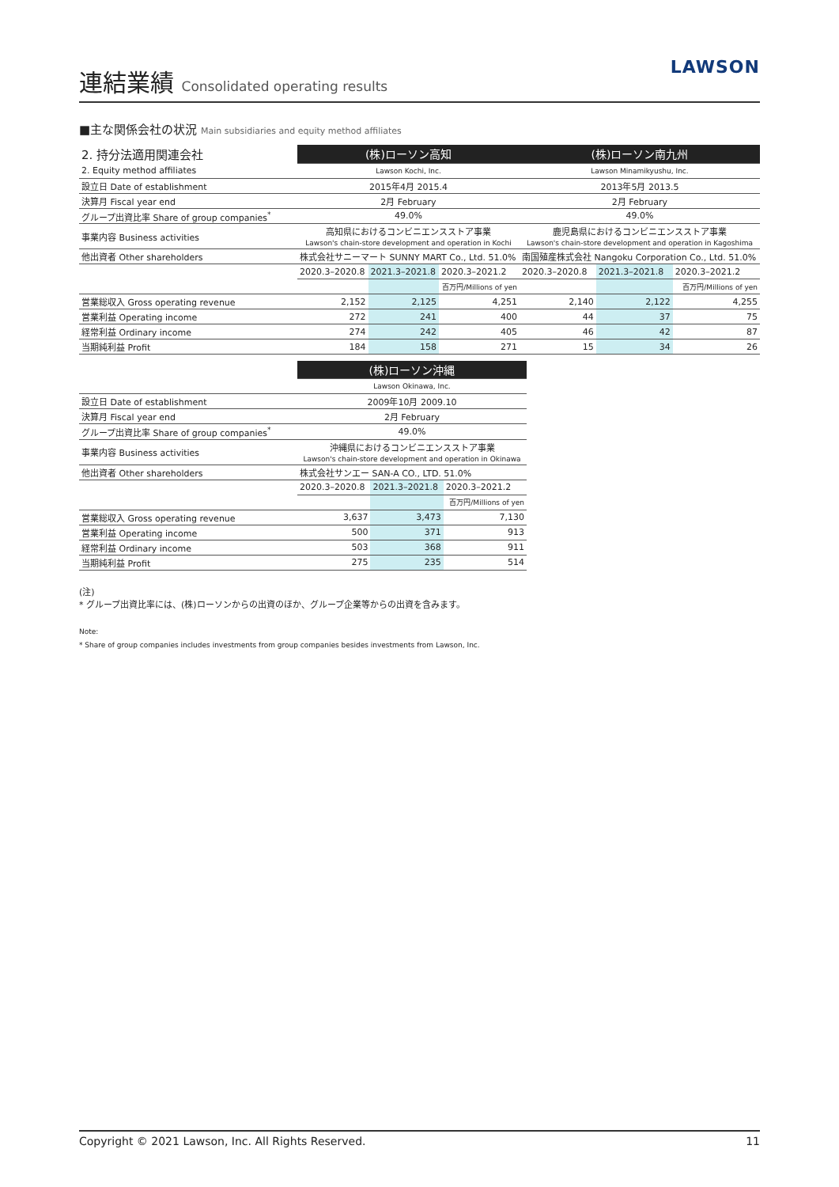連結業績 Consolidated operating results
LAWSON
■主な関係会社の状況 Main subsidiaries and equity method affiliates
| 2. 持分法適用関連会社 | (株)ローソン高知 | | | (株)ローソン南九州 | | |
| 2. Equity method affiliates | Lawson Kochi, Inc. | | | Lawson Minamikyushu, Inc. | | |
| 設立日 Date of establishment | 2015年4月 2015.4 | | | 2013年5月 2013.5 | | |
| 決算月 Fiscal year end | 2月 February | | | 2月 February | | |
| グループ出資比率 Share of group companies<sup>*</sup> | 49.0% | | | 49.0% | | |
| 事業内容 Business activities | 高知県におけるコンビニエンスストア事業 Lawson's chain-store development and operation in Kochi | | | 鹿児島県におけるコンビニエンスストア事業 Lawson's chain-store development and operation in Kagoshima | | |
| 他出資者 Other shareholders | 株式会社サニーマート SUNNY MART Co., Ltd. 51.0% | | | 南国殖産株式会社 Nangoku Corporation Co., Ltd. 51.0% | | |
| | 2020.3–2020.8 | 2021.3–2021.8 | 2020.3–2021.2 | 2020.3–2020.8 | 2021.3–2021.8 | 2020.3–2021.2 |
| | | | 百万円/Millions of yen | | | 百万円/Millions of yen |
| 営業総収入 Gross operating revenue | 2,152 | 2,125 | 4,251 | 2,140 | 2,122 | 4,255 |
| 営業利益 Operating income | 272 | 241 | 400 | 44 | 37 | 75 |
| 経常利益 Ordinary income | 274 | 242 | 405 | 46 | 42 | 87 |
| 当期純利益 Profit | 184 | 158 | 271 | 15 | 34 | 26 |
| | (株)ローソン沖縄 | | |
| | Lawson Okinawa, Inc. | | |
| 設立日 Date of establishment | 2009年10月 2009.10 | | |
| 決算月 Fiscal year end | 2月 February | | |
| グループ出資比率 Share of group companies<sup>*</sup> | 49.0% | | |
| 事業内容 Business activities | 沖縄県におけるコンビニエンスストア事業 Lawson's chain-store development and operation in Okinawa | | |
| 他出資者 Other shareholders | 株式会社サンエー SAN-A CO., LTD. 51.0% | | |
| | 2020.3–2020.8 | 2021.3–2021.8 | 2020.3–2021.2 |
| | | | 百万円/Millions of yen |
| 営業総収入 Gross operating revenue | 3,637 | 3,473 | 7,130 |
| 営業利益 Operating income | 500 | 371 | 913 |
| 経常利益 Ordinary income | 503 | 368 | 911 |
| 当期純利益 Profit | 275 | 235 | 514 |
(注)
* グループ出資比率には、(株)ローソンからの出資のほか、グループ企業等からの出資を含みます。
Note:
* Share of group companies includes investments from group companies besides investments from Lawson, Inc.
Copyright © 2021 Lawson, Inc. All Rights Reserved. 11